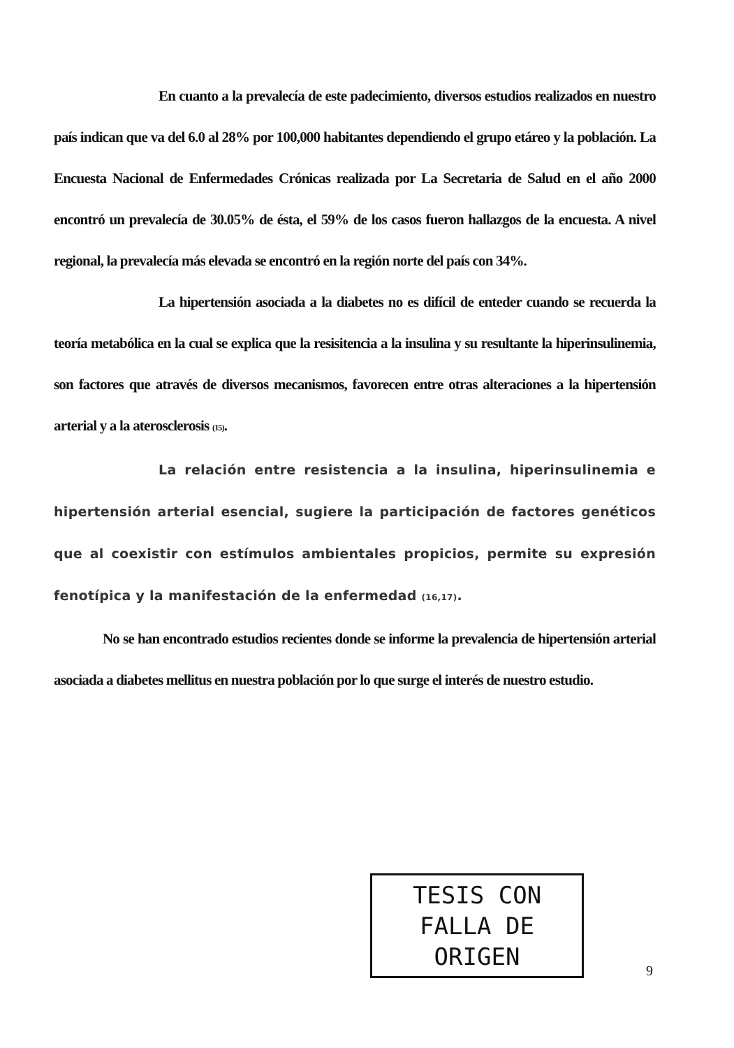En cuanto a la prevalecía de este padecimiento, diversos estudios realizados en nuestro país indican que va del 6.0 al 28% por 100,000 habitantes dependiendo el grupo etáreo y la población. La Encuesta Nacional de Enfermedades Crónicas realizada por La Secretaria de Salud en el año 2000 encontró un prevalecía de 30.05% de ésta, el 59% de los casos fueron hallazgos de la encuesta. A nivel regional, la prevalecía más elevada se encontró en la región norte del país con 34%.
La hipertensión asociada a la diabetes no es difícil de enteder cuando se recuerda la teoría metabólica en la cual se explica que la resisitencia a la insulina y su resultante la hiperinsulinemia, son factores que através de diversos mecanismos, favorecen entre otras alteraciones a la hipertensión arterial y a la aterosclerosis (15).
La relación entre resistencia a la insulina, hiperinsulinemia e hipertensión arterial esencial, sugiere la participación de factores genéticos que al coexistir con estímulos ambientales propicios, permite su expresión fenotípica y la manifestación de la enfermedad (16,17).
No se han encontrado estudios recientes donde se informe la prevalencia de hipertensión arterial asociada a diabetes mellitus en nuestra población por lo que surge el interés de nuestro estudio.
TESIS CON
FALLA DE ORIGEN
9